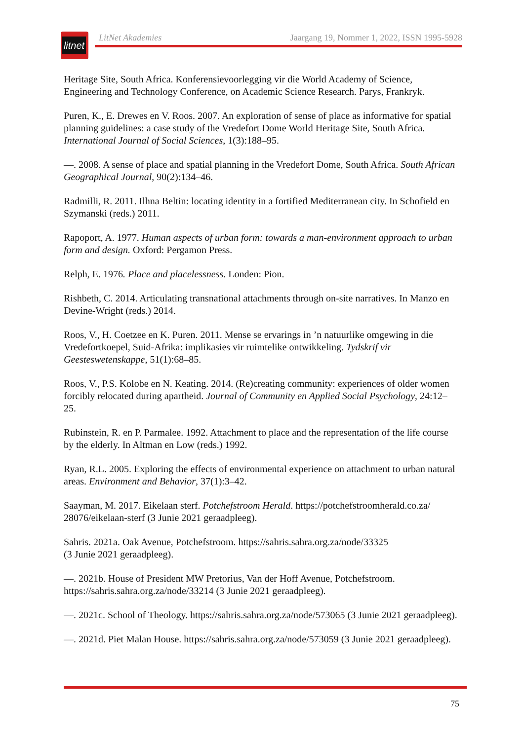litnet
LitNet Akademies Jaargang 19, Nommer 1, 2022, ISSN 1995-5928
Heritage Site, South Africa. Konferensievoorlegging vir die World Academy of Science, Engineering and Technology Conference, on Academic Science Research. Parys, Frankryk.
Puren, K., E. Drewes en V. Roos. 2007. An exploration of sense of place as informative for spatial planning guidelines: a case study of the Vredefort Dome World Heritage Site, South Africa. International Journal of Social Sciences, 1(3):188–95.
—. 2008. A sense of place and spatial planning in the Vredefort Dome, South Africa. South African Geographical Journal, 90(2):134–46.
Radmilli, R. 2011. Ilhna Beltin: locating identity in a fortified Mediterranean city. In Schofield en Szymanski (reds.) 2011.
Rapoport, A. 1977. Human aspects of urban form: towards a man-environment approach to urban form and design. Oxford: Pergamon Press.
Relph, E. 1976. Place and placelessness. Londen: Pion.
Rishbeth, C. 2014. Articulating transnational attachments through on-site narratives. In Manzo en Devine-Wright (reds.) 2014.
Roos, V., H. Coetzee en K. Puren. 2011. Mense se ervarings in ’n natuurlike omgewing in die Vredefortkoepel, Suid-Afrika: implikasies vir ruimtelike ontwikkeling. Tydskrif vir Geesteswetenskappe, 51(1):68–85.
Roos, V., P.S. Kolobe en N. Keating. 2014. (Re)creating community: experiences of older women forcibly relocated during apartheid. Journal of Community en Applied Social Psychology, 24:12–25.
Rubinstein, R. en P. Parmalee. 1992. Attachment to place and the representation of the life course by the elderly. In Altman en Low (reds.) 1992.
Ryan, R.L. 2005. Exploring the effects of environmental experience on attachment to urban natural areas. Environment and Behavior, 37(1):3–42.
Saayman, M. 2017. Eikelaan sterf. Potchefstroom Herald. https://potchefstroomherald.co.za/ 28076/eikelaan-sterf (3 Junie 2021 geraadpleeg).
Sahris. 2021a. Oak Avenue, Potchefstroom. https://sahris.sahra.org.za/node/33325
(3 Junie 2021 geraadpleeg).
—. 2021b. House of President MW Pretorius, Van der Hoff Avenue, Potchefstroom. https://sahris.sahra.org.za/node/33214 (3 Junie 2021 geraadpleeg).
—. 2021c. School of Theology. https://sahris.sahra.org.za/node/573065 (3 Junie 2021 geraadpleeg).
—. 2021d. Piet Malan House. https://sahris.sahra.org.za/node/573059 (3 Junie 2021 geraadpleeg).
75